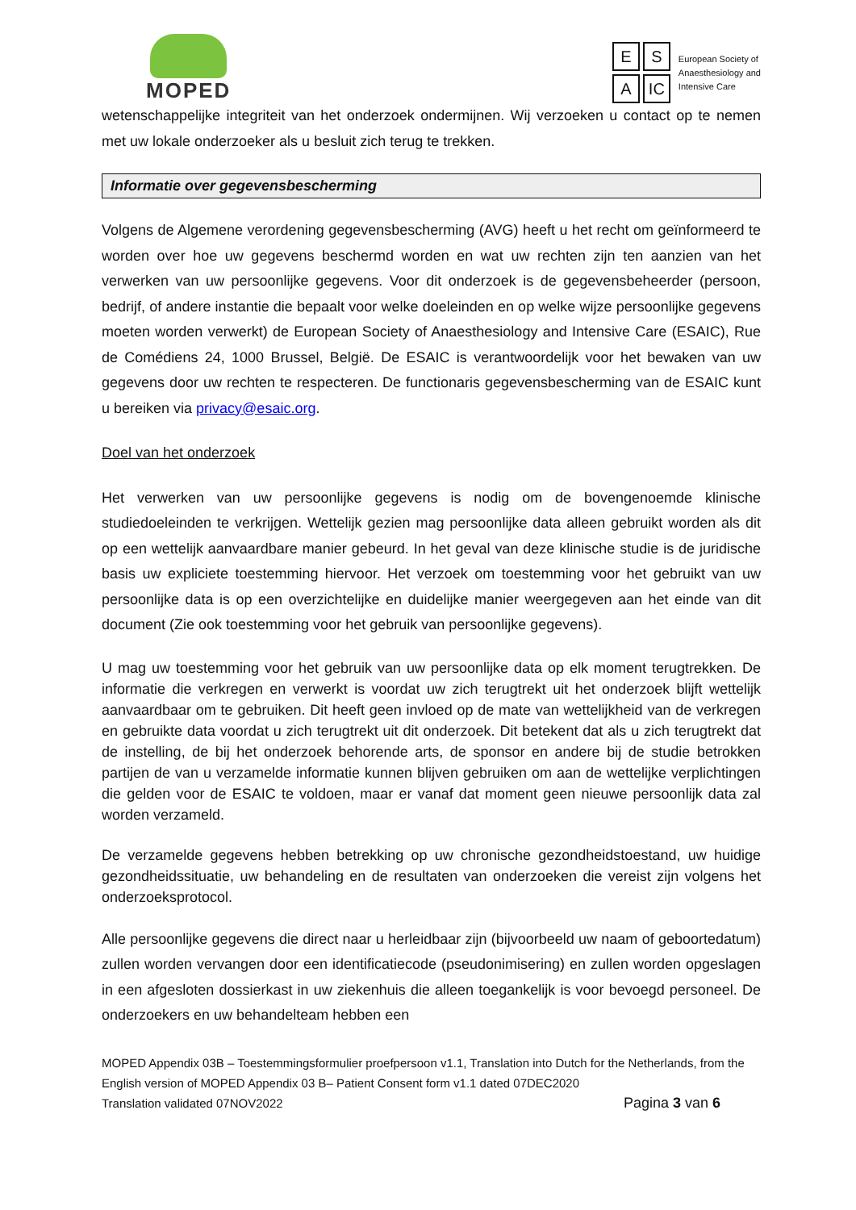MOPED
E S A IC
European Society of
Anaesthesiology and
Intensive Care
wetenschappelijke integriteit van het onderzoek ondermijnen. Wij verzoeken u contact op te nemen met uw lokale onderzoeker als u besluit zich terug te trekken.
Informatie over gegevensbescherming
Volgens de Algemene verordening gegevensbescherming (AVG) heeft u het recht om geïnformeerd te worden over hoe uw gegevens beschermd worden en wat uw rechten zijn ten aanzien van het verwerken van uw persoonlijke gegevens. Voor dit onderzoek is de gegevensbeheerder (persoon, bedrijf, of andere instantie die bepaalt voor welke doeleinden en op welke wijze persoonlijke gegevens moeten worden verwerkt) de European Society of Anaesthesiology and Intensive Care (ESAIC), Rue de Comédiens 24, 1000 Brussel, België. De ESAIC is verantwoordelijk voor het bewaken van uw gegevens door uw rechten te respecteren. De functionaris gegevensbescherming van de ESAIC kunt u bereiken via privacy@esaic.org.
Doel van het onderzoek
Het verwerken van uw persoonlijke gegevens is nodig om de bovengenoemde klinische studiedoeleinden te verkrijgen. Wettelijk gezien mag persoonlijke data alleen gebruikt worden als dit op een wettelijk aanvaardbare manier gebeurd. In het geval van deze klinische studie is de juridische basis uw expliciete toestemming hiervoor. Het verzoek om toestemming voor het gebruikt van uw persoonlijke data is op een overzichtelijke en duidelijke manier weergegeven aan het einde van dit document (Zie ook toestemming voor het gebruik van persoonlijke gegevens).
U mag uw toestemming voor het gebruik van uw persoonlijke data op elk moment terugtrekken. De informatie die verkregen en verwerkt is voordat uw zich terugtrekt uit het onderzoek blijft wettelijk aanvaardbaar om te gebruiken. Dit heeft geen invloed op de mate van wettelijkheid van de verkregen en gebruikte data voordat u zich terugtrekt uit dit onderzoek. Dit betekent dat als u zich terugtrekt dat de instelling, de bij het onderzoek behorende arts, de sponsor en andere bij de studie betrokken partijen de van u verzamelde informatie kunnen blijven gebruiken om aan de wettelijke verplichtingen die gelden voor de ESAIC te voldoen, maar er vanaf dat moment geen nieuwe persoonlijk data zal worden verzameld.
De verzamelde gegevens hebben betrekking op uw chronische gezondheidstoestand, uw huidige gezondheidssituatie, uw behandeling en de resultaten van onderzoeken die vereist zijn volgens het onderzoeksprotocol.
Alle persoonlijke gegevens die direct naar u herleidbaar zijn (bijvoorbeeld uw naam of geboortedatum) zullen worden vervangen door een identificatiecode (pseudonimisering) en zullen worden opgeslagen in een afgesloten dossierkast in uw ziekenhuis die alleen toegankelijk is voor bevoegd personeel. De onderzoekers en uw behandelteam hebben een
MOPED Appendix 03B – Toestemmingsformulier proefpersoon v1.1, Translation into Dutch for the Netherlands, from the English version of MOPED Appendix 03 B– Patient Consent form v1.1 dated 07DEC2020
Translation validated 07NOV2022 Pagina 3 van 6